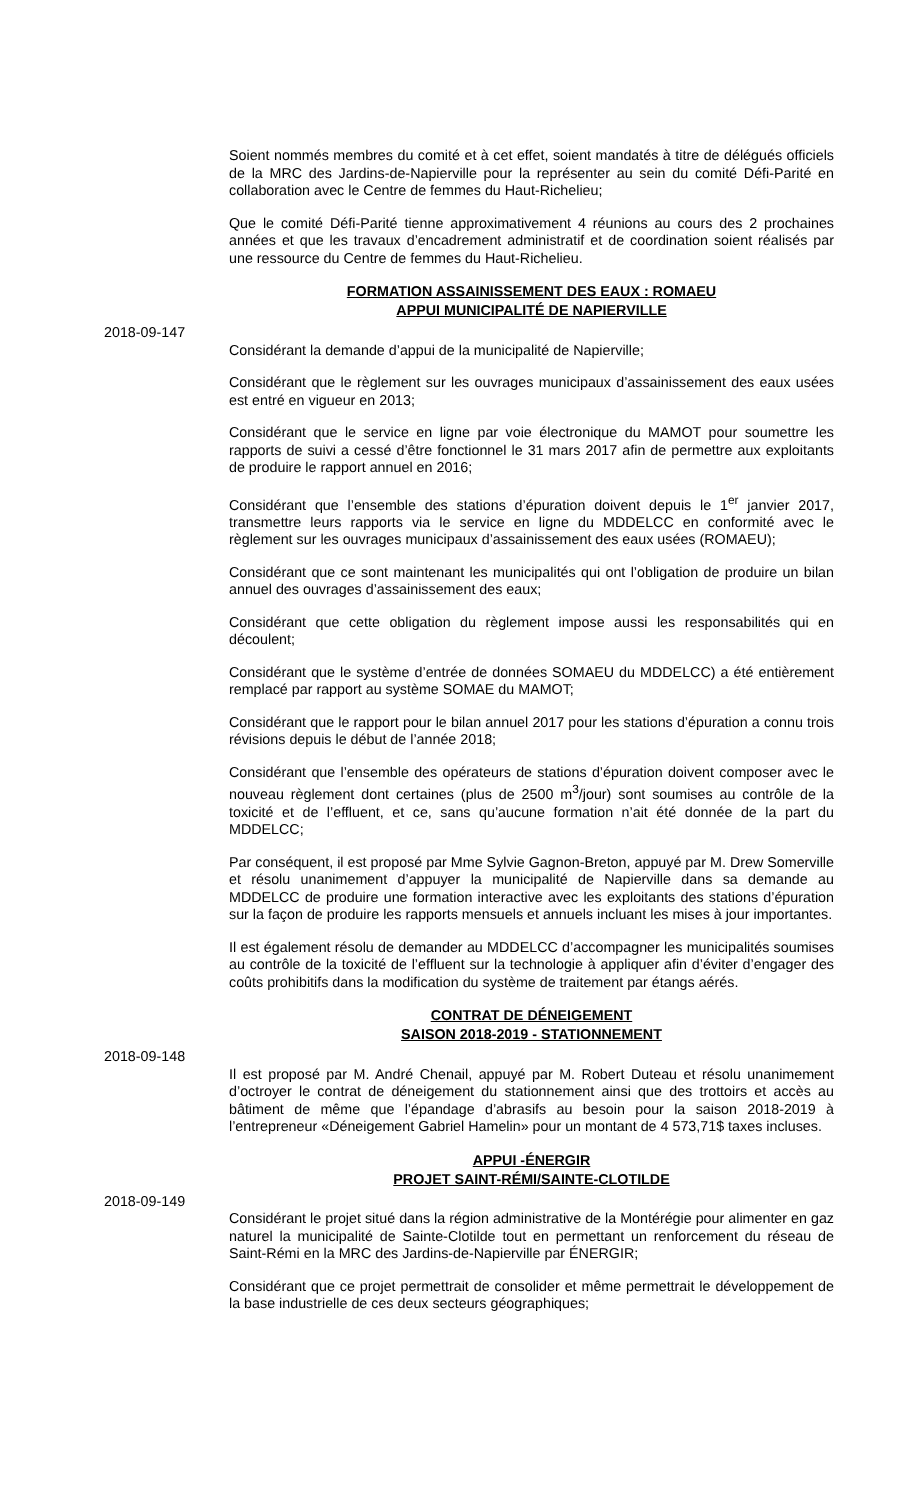Soient nommés membres du comité et à cet effet, soient mandatés à titre de délégués officiels de la MRC des Jardins-de-Napierville pour la représenter au sein du comité Défi-Parité en collaboration avec le Centre de femmes du Haut-Richelieu;
Que le comité Défi-Parité tienne approximativement 4 réunions au cours des 2 prochaines années et que les travaux d’encadrement administratif et de coordination soient réalisés par une ressource du Centre de femmes du Haut-Richelieu.
FORMATION ASSAINISSEMENT DES EAUX : ROMAEU
APPUI MUNICIPALITÉ DE NAPIERVILLE
2018-09-147
Considérant la demande d’appui de la municipalité de Napierville;
Considérant que le règlement sur les ouvrages municipaux d’assainissement des eaux usées est entré en vigueur en 2013;
Considérant que le service en ligne par voie électronique du MAMOT pour soumettre les rapports de suivi a cessé d’être fonctionnel le 31 mars 2017 afin de permettre aux exploitants de produire le rapport annuel en 2016;
Considérant que l’ensemble des stations d’épuration doivent depuis le 1<sup>er</sup> janvier 2017, transmettre leurs rapports via le service en ligne du MDDELCC en conformité avec le règlement sur les ouvrages municipaux d’assainissement des eaux usées (ROMAEU);
Considérant que ce sont maintenant les municipalités qui ont l’obligation de produire un bilan annuel des ouvrages d’assainissement des eaux;
Considérant que cette obligation du règlement impose aussi les responsabilités qui en découlent;
Considérant que le système d’entrée de données SOMAEU du MDDELCC) a été entièrement remplacé par rapport au système SOMAE du MAMOT;
Considérant que le rapport pour le bilan annuel 2017 pour les stations d’épuration a connu trois révisions depuis le début de l’année 2018;
Considérant que l’ensemble des opérateurs de stations d’épuration doivent composer avec le nouveau règlement dont certaines (plus de 2500 m<sup>3</sup>/jour) sont soumises au contrôle de la toxicité et de l’effluent, et ce, sans qu’aucune formation n’ait été donnée de la part du MDDELCC;
Par conséquent, il est proposé par Mme Sylvie Gagnon-Breton, appuyé par M. Drew Somerville et résolu unanimement d’appuyer la municipalité de Napierville dans sa demande au MDDELCC de produire une formation interactive avec les exploitants des stations d’épuration sur la façon de produire les rapports mensuels et annuels incluant les mises à jour importantes.
Il est également résolu de demander au MDDELCC d’accompagner les municipalités soumises au contrôle de la toxicité de l’effluent sur la technologie à appliquer afin d’éviter d’engager des coûts prohibitifs dans la modification du système de traitement par étangs aérés.
CONTRAT DE DÉNEIGEMENT
SAISON 2018-2019 - STATIONNEMENT
2018-09-148
Il est proposé par M. André Chenail, appuyé par M. Robert Duteau et résolu unanimement d’octroyer le contrat de déneigement du stationnement ainsi que des trottoirs et accès au bâtiment de même que l’épandage d’abrasifs au besoin pour la saison 2018-2019 à l’entrepreneur «Déneigement Gabriel Hamelin» pour un montant de 4 573,71$ taxes incluses.
APPUI -ÉNERGIR
PROJET SAINT-RÉMI/SAINTE-CLOTILDE
2018-09-149
Considérant le projet situé dans la région administrative de la Montérégie pour alimenter en gaz naturel la municipalité de Sainte-Clotilde tout en permettant un renforcement du réseau de Saint-Rémi en la MRC des Jardins-de-Napierville par ÉNERGIR;
Considérant que ce projet permettrait de consolider et même permettrait le développement de la base industrielle de ces deux secteurs géographiques;